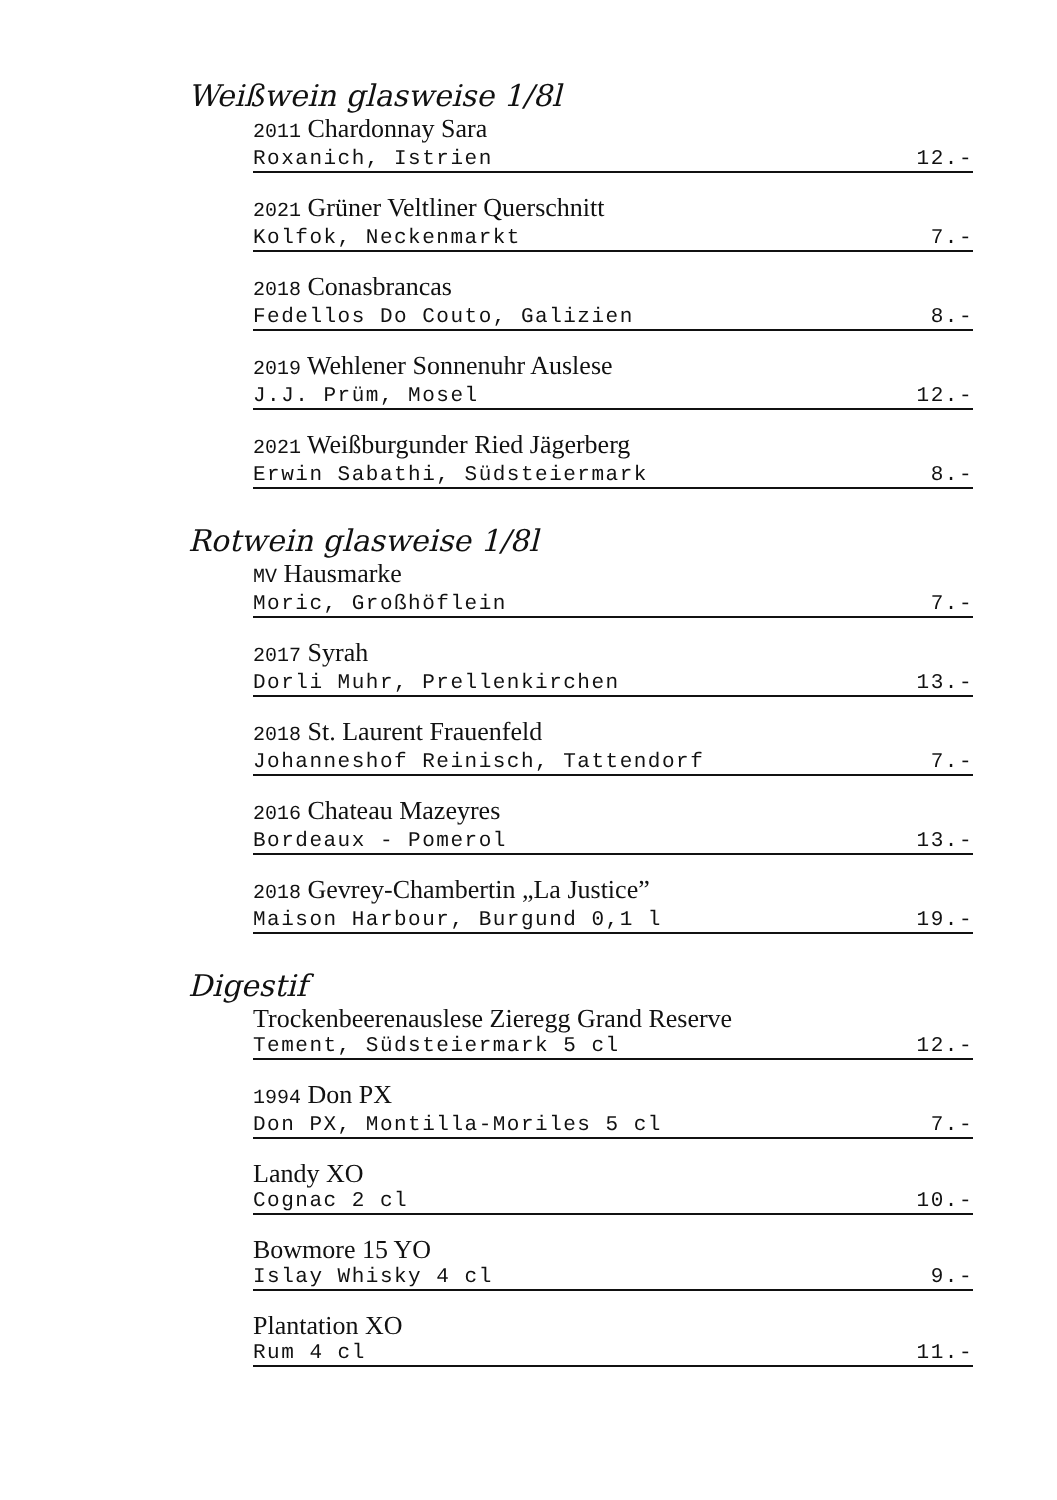Weißwein glasweise 1/8l
2011 Chardonnay Sara
Roxanich, Istrien 12.-
2021 Grüner Veltliner Querschnitt
Kolfok, Neckenmarkt 7.-
2018 Conasbrancas
Fedellos Do Couto, Galizien 8.-
2019 Wehlener Sonnenuhr Auslese
J.J. Prüm, Mosel 12.-
2021 Weißburgunder Ried Jägerberg
Erwin Sabathi, Südsteiermark 8.-
Rotwein glasweise 1/8l
MV Hausmarke
Moric, Großhöflein 7.-
2017 Syrah
Dorli Muhr, Prellenkirchen 13.-
2018 St. Laurent Frauenfeld
Johanneshof Reinisch, Tattendorf 7.-
2016 Chateau Mazeyres
Bordeaux - Pomerol 13.-
2018 Gevrey-Chambertin „La Justice”
Maison Harbour, Burgund 0,1 l 19.-
Digestif
Trockenbeerenauslese Zieregg Grand Reserve
Tement, Südsteiermark 5 cl 12.-
1994 Don PX
Don PX, Montilla-Moriles 5 cl 7.-
Landy XO
Cognac 2 cl 10.-
Bowmore 15 YO
Islay Whisky 4 cl 9.-
Plantation XO
Rum 4 cl 11.-